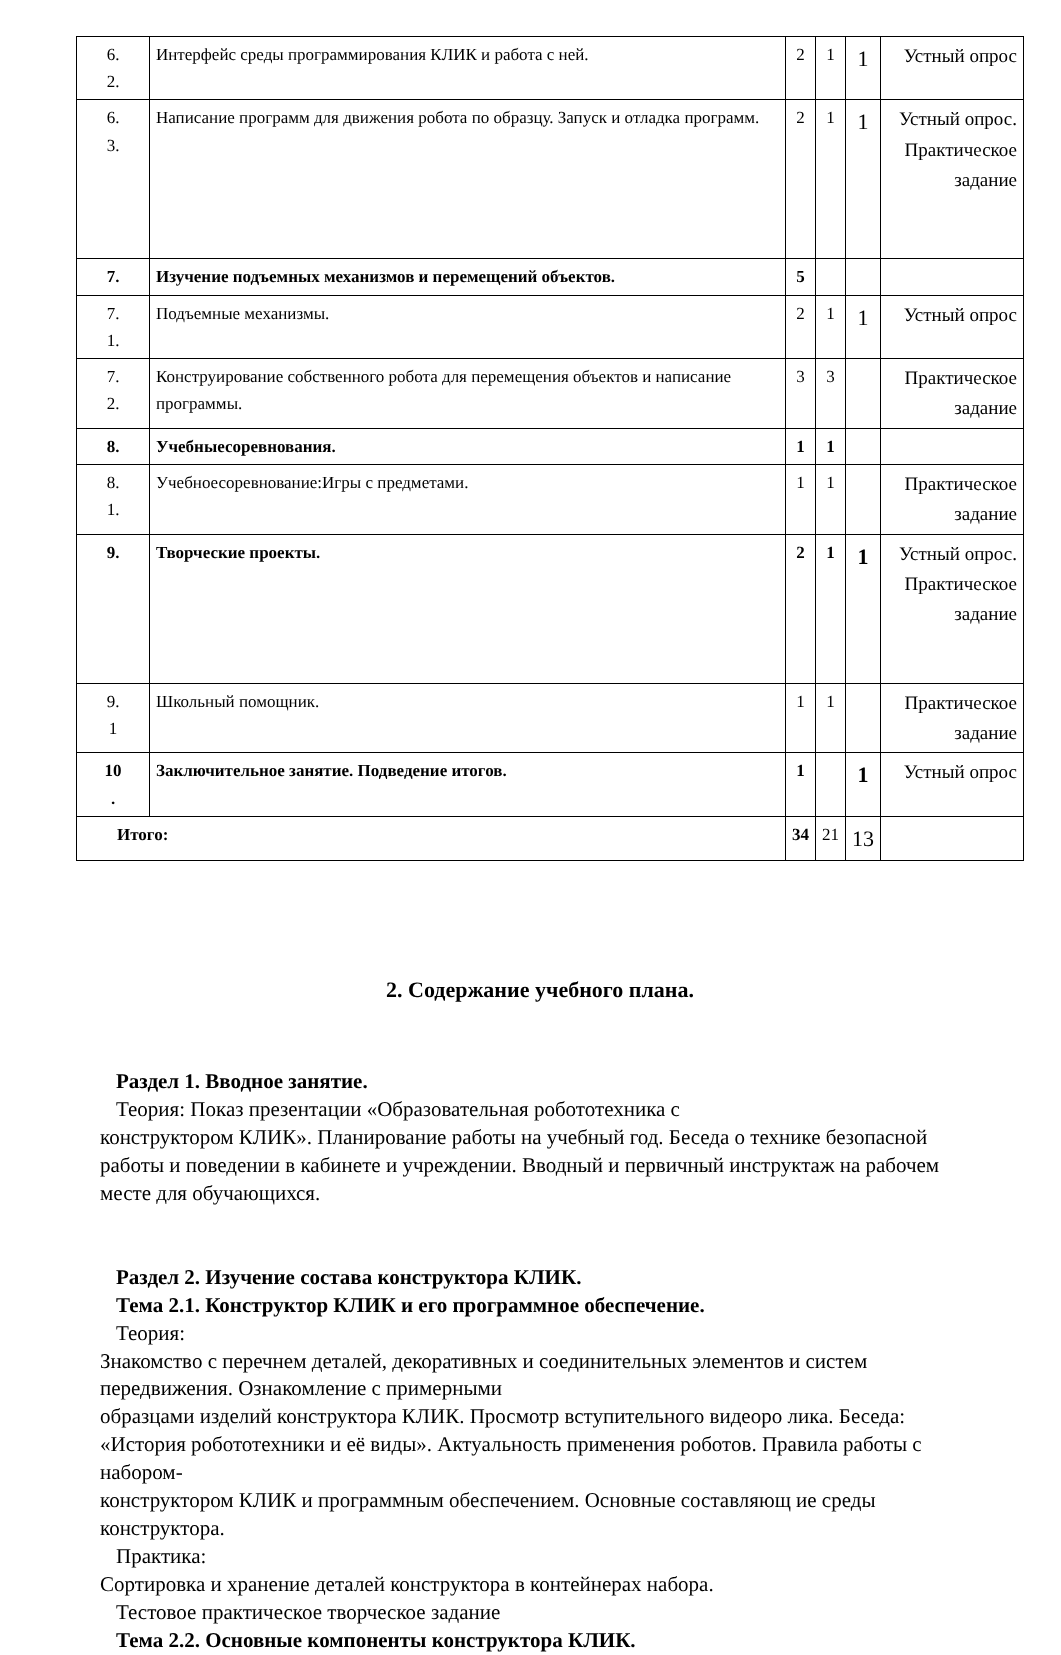| 6. 2. | Интерфейс среды программирования КЛИК и работа с ней. | 2 | 1 | 1 | Устный опрос |
| 6. 3. | Написание программ для движения робота по образцу. Запуск и отладка программ. | 2 | 1 | 1 | Устный опрос. Практическое задание |
| 7. | Изучение подъемных механизмов и перемещений объектов. | 5 | | | |
| 7. 1. | Подъемные механизмы. | 2 | 1 | 1 | Устный опрос |
| 7. 2. | Конструирование собственного робота для перемещения объектов и написание программы. | 3 | 3 | | Практическое задание |
| 8. | Учебныесоревнования. | 1 | 1 | | |
| 8. 1. | Учебноесоревнование:Игры с предметами. | 1 | 1 | | Практическое задание |
| 9. | Творческие проекты. | 2 | 1 | 1 | Устный опрос. Практическое задание |
| 9. 1 | Школьный помощник. | 1 | 1 | | Практическое задание |
| 10 . | Заключительное занятие. Подведение итогов. | 1 | | 1 | Устный опрос |
| Итого: | | 34 | 21 | 13 | |
2. Содержание учебного плана.
Раздел 1. Вводное занятие.
Теория: Показ презентации «Образовательная робототехника с
конструктором КЛИК». Планирование работы на учебный год. Беседа о технике безопасной работы и поведении в кабинете и учреждении. Вводный и первичный инструктаж на рабочем месте для обучающихся.
Раздел 2. Изучение состава конструктора КЛИК.
Тема 2.1. Конструктор КЛИК и его программное обеспечение.
Теория:
Знакомство с перечнем деталей, декоративных и соединительных элементов и систем передвижения. Ознакомление с примерными
образцами изделий конструктора КЛИК. Просмотр вступительного видеоро лика. Беседа: «История робототехники и её виды». Актуальность применения роботов. Правила работы с набором-
конструктором КЛИК и программным обеспечением. Основные составляющ ие среды конструктора.
Практика:
Сортировка и хранение деталей конструктора в контейнерах набора.
Тестовое практическое творческое задание
Тема 2.2. Основные компоненты конструктора КЛИК.